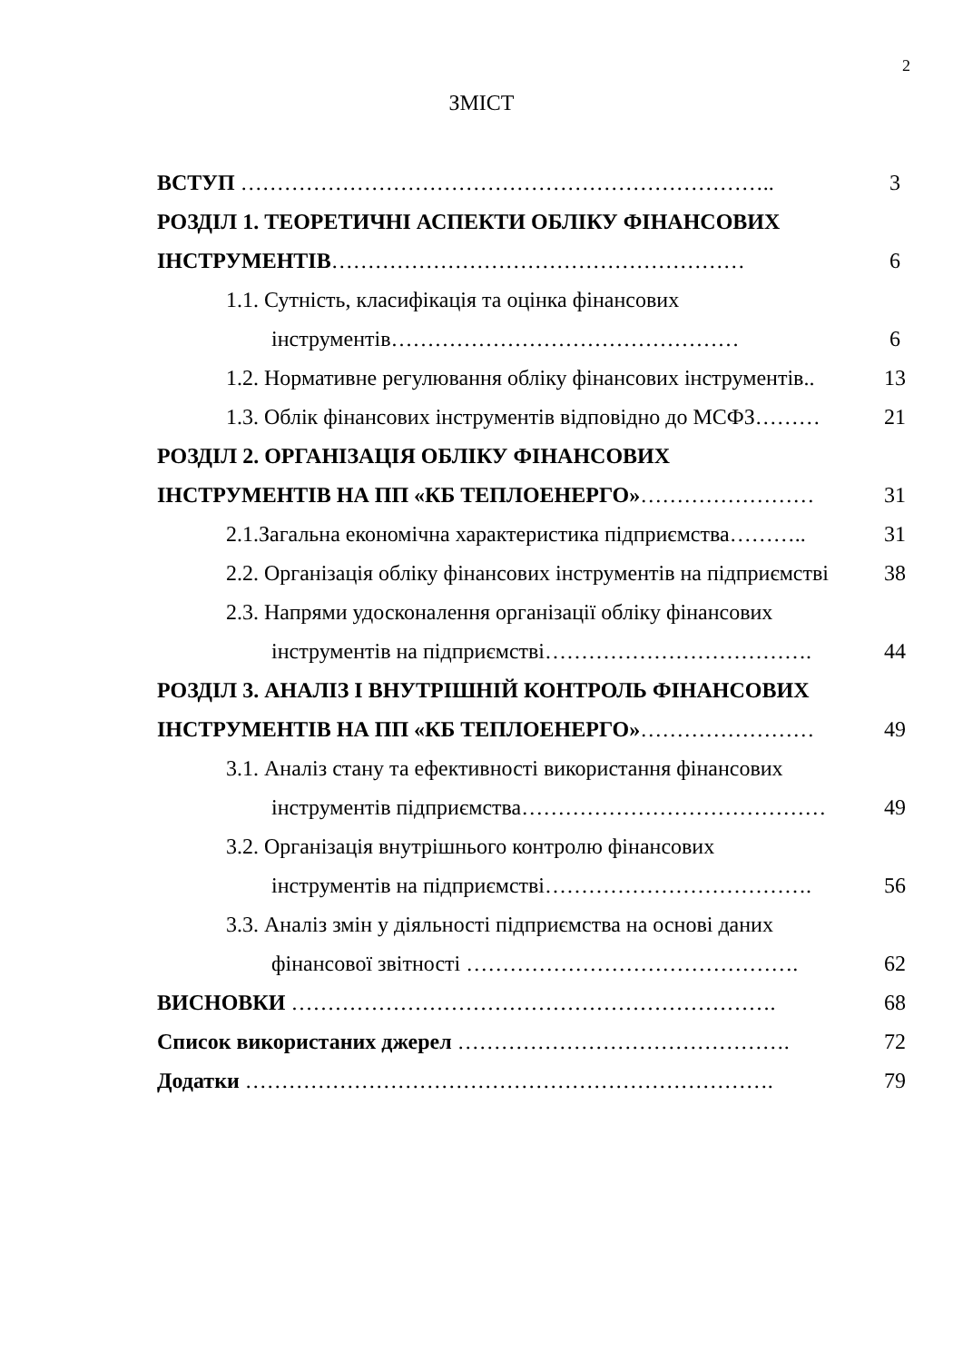2
ЗМІСТ
| ВСТУП ……………………………………………………………….. | 3 |
| РОЗДІЛ 1. ТЕОРЕТИЧНІ АСПЕКТИ ОБЛІКУ ФІНАНСОВИХ | |
| ІНСТРУМЕНТІВ ………………………………………………… | 6 |
| 1.1. Сутність, класифікація та оцінка фінансових | |
| інструментів………………………………………… | 6 |
| 1.2. Нормативне регулювання обліку фінансових інструментів.. | 13 |
| 1.3. Облік фінансових інструментів відповідно до МСФЗ……… | 21 |
| РОЗДІЛ 2. ОРГАНІЗАЦІЯ ОБЛІКУ ФІНАНСОВИХ | |
| ІНСТРУМЕНТІВ НА ПП «КБ ТЕПЛОЕНЕРГО» …………………… | 31 |
| 2.1.Загальна економічна характеристика підприємства……….. | 31 |
| 2.2. Організація обліку фінансових інструментів на підприємстві | 38 |
| 2.3. Напрями удосконалення організації обліку фінансових | |
| інструментів на підприємстві………………………………. | 44 |
| РОЗДІЛ 3. АНАЛІЗ І ВНУТРІШНІЙ КОНТРОЛЬ ФІНАНСОВИХ | |
| ІНСТРУМЕНТІВ НА ПП «КБ ТЕПЛОЕНЕРГО» …………………… | 49 |
| 3.1. Аналіз стану та ефективності використання фінансових | |
| інструментів підприємства…………………………………… | 49 |
| 3.2. Організація внутрішнього контролю фінансових | |
| інструментів на підприємстві………………………………. | 56 |
| 3.3. Аналіз змін у діяльності підприємства на основі даних | |
| фінансової звітності ………………………………………. | 62 |
| ВИСНОВКИ …………………………………………………………. | 68 |
| Список використаних джерел ………………………………………. | 72 |
| Додатки ………………………………………………………………. | 79 |